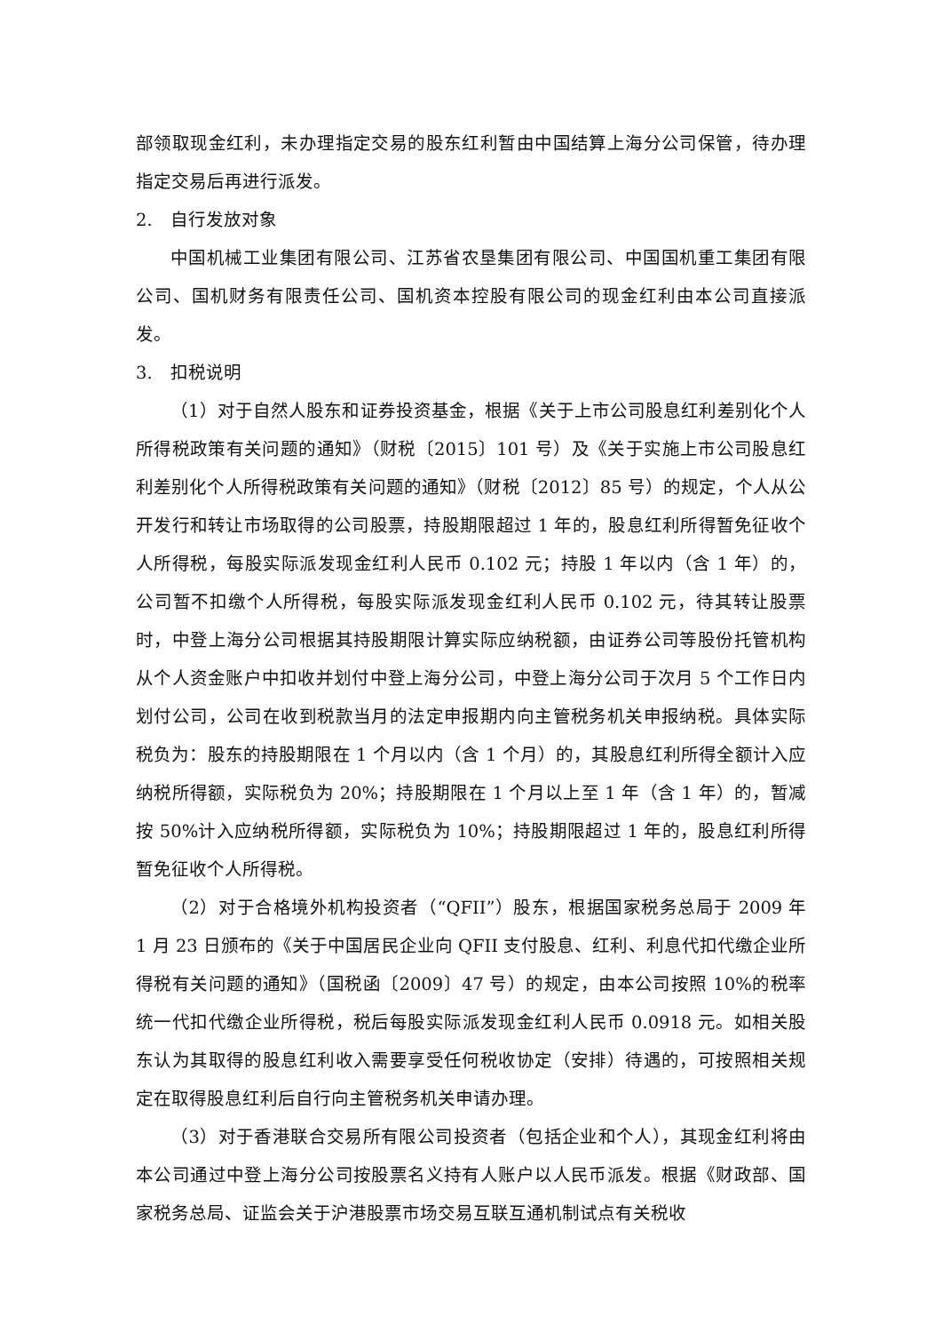部领取现金红利，未办理指定交易的股东红利暂由中国结算上海分公司保管，待办理指定交易后再进行派发。
2.　自行发放对象
中国机械工业集团有限公司、江苏省农垦集团有限公司、中国国机重工集团有限公司、国机财务有限责任公司、国机资本控股有限公司的现金红利由本公司直接派发。
3.　扣税说明
（1）对于自然人股东和证券投资基金，根据《关于上市公司股息红利差别化个人所得税政策有关问题的通知》（财税〔2015〕101 号）及《关于实施上市公司股息红利差别化个人所得税政策有关问题的通知》（财税〔2012〕85 号）的规定，个人从公开发行和转让市场取得的公司股票，持股期限超过 1 年的，股息红利所得暂免征收个人所得税，每股实际派发现金红利人民币 0.102 元；持股 1 年以内（含 1 年）的，公司暂不扣缴个人所得税，每股实际派发现金红利人民币 0.102 元，待其转让股票时，中登上海分公司根据其持股期限计算实际应纳税额，由证券公司等股份托管机构从个人资金账户中扣收并划付中登上海分公司，中登上海分公司于次月 5 个工作日内划付公司，公司在收到税款当月的法定申报期内向主管税务机关申报纳税。具体实际税负为：股东的持股期限在 1 个月以内（含 1 个月）的，其股息红利所得全额计入应纳税所得额，实际税负为 20%；持股期限在 1 个月以上至 1 年（含 1 年）的，暂减按 50%计入应纳税所得额，实际税负为 10%；持股期限超过 1 年的，股息红利所得暂免征收个人所得税。
（2）对于合格境外机构投资者（“QFII”）股东，根据国家税务总局于 2009 年 1 月 23 日颁布的《关于中国居民企业向 QFII 支付股息、红利、利息代扣代缴企业所得税有关问题的通知》（国税函〔2009〕47 号）的规定，由本公司按照 10%的税率统一代扣代缴企业所得税，税后每股实际派发现金红利人民币 0.0918 元。如相关股东认为其取得的股息红利收入需要享受任何税收协定（安排）待遇的，可按照相关规定在取得股息红利后自行向主管税务机关申请办理。
（3）对于香港联合交易所有限公司投资者（包括企业和个人），其现金红利将由本公司通过中登上海分公司按股票名义持有人账户以人民币派发。根据《财政部、国家税务总局、证监会关于沪港股票市场交易互联互通机制试点有关税收